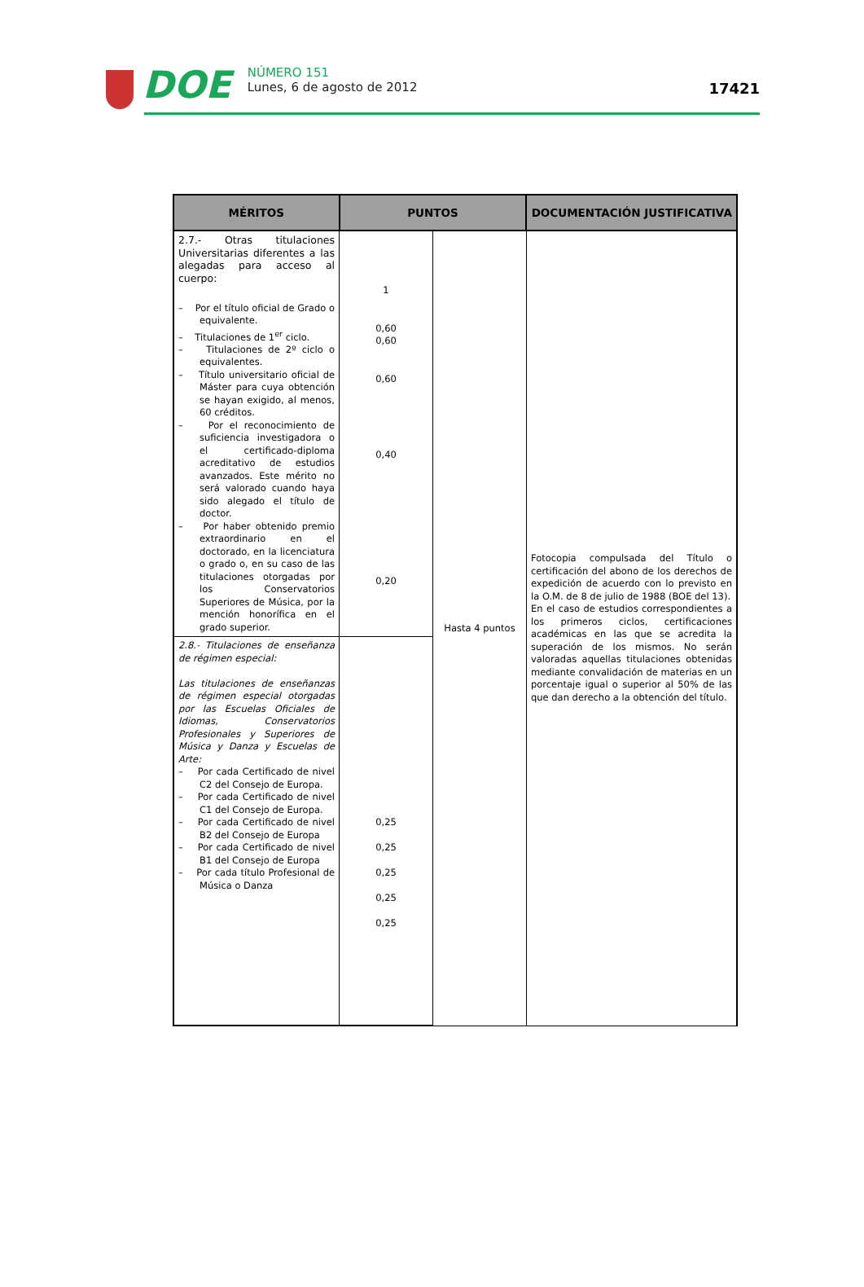DOE
NÚMERO 151
Lunes, 6 de agosto de 2012
17421
| MÉRITOS | PUNTOS | | DOCUMENTACIÓN JUSTIFICATIVA |
| --- | --- | --- | --- |
| 2.7.- Otras titulaciones Universitarias diferentes a las alegadas para acceso al cuerpo: – Por el título oficial de Grado o equivalente. – Titulaciones de 1<sup>er</sup> ciclo. – Titulaciones de 2º ciclo o equivalentes. – Título universitario oficial de Máster para cuya obtención se hayan exigido, al menos, 60 créditos. – Por el reconocimiento de suficiencia investigadora o el certificado-diploma acreditativo de estudios avanzados. Este mérito no será valorado cuando haya sido alegado el título de doctor. – Por haber obtenido premio extraordinario en el doctorado, en la licenciatura o grado o, en su caso de las titulaciones otorgadas por los Conservatorios Superiores de Música, por la mención honorífica en el grado superior. | 1 0,60 0,60 0,60 0,40 0,20 | Hasta 4 puntos | Fotocopia compulsada del Título o certificación del abono de los derechos de expedición de acuerdo con lo previsto en la O.M. de 8 de julio de 1988 (BOE del 13). En el caso de estudios correspondientes a los primeros ciclos, certificaciones académicas en las que se acredita la superación de los mismos. No serán valoradas aquellas titulaciones obtenidas mediante convalidación de materias en un porcentaje igual o superior al 50% de las que dan derecho a la obtención del título. |
| 2.8.- Titulaciones de enseñanza de régimen especial: Las titulaciones de enseñanzas de régimen especial otorgadas por las Escuelas Oficiales de Idiomas, Conservatorios Profesionales y Superiores de Música y Danza y Escuelas de Arte: – Por cada Certificado de nivel C2 del Consejo de Europa. – Por cada Certificado de nivel C1 del Consejo de Europa. – Por cada Certificado de nivel B2 del Consejo de Europa – Por cada Certificado de nivel B1 del Consejo de Europa – Por cada título Profesional de Música o Danza | 0,25 0,25 0,25 0,25 0,25 | | |